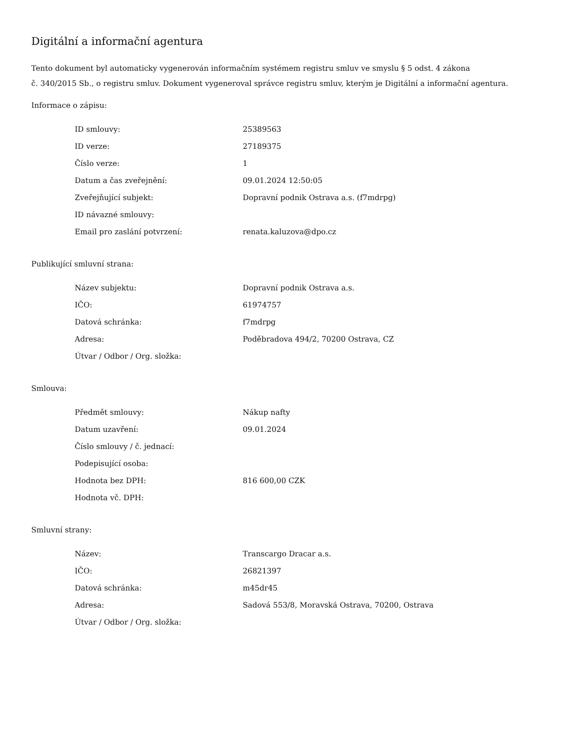Digitální a informační agentura
Tento dokument byl automaticky vygenerován informačním systémem registru smluv ve smyslu § 5 odst. 4 zákona
č. 340/2015 Sb., o registru smluv. Dokument vygeneroval správce registru smluv, kterým je Digitální a informační agentura.
Informace o zápisu:
| ID smlouvy: | 25389563 |
| ID verze: | 27189375 |
| Číslo verze: | 1 |
| Datum a čas zveřejnění: | 09.01.2024 12:50:05 |
| Zveřejňující subjekt: | Dopravní podnik Ostrava a.s. (f7mdrpg) |
| ID návazné smlouvy: | |
| Email pro zaslání potvrzení: | renata.kaluzova@dpo.cz |
Publikující smluvní strana:
| Název subjektu: | Dopravní podnik Ostrava a.s. |
| IČO: | 61974757 |
| Datová schránka: | f7mdrpg |
| Adresa: | Poděbradova 494/2, 70200 Ostrava, CZ |
| Útvar / Odbor / Org. složka: | |
Smlouva:
| Předmět smlouvy: | Nákup nafty |
| Datum uzavření: | 09.01.2024 |
| Číslo smlouvy / č. jednací: | |
| Podepisující osoba: | |
| Hodnota bez DPH: | 816 600,00 CZK |
| Hodnota vč. DPH: | |
Smluvní strany:
| Název: | Transcargo Dracar a.s. |
| IČO: | 26821397 |
| Datová schránka: | m45dr45 |
| Adresa: | Sadová 553/8, Moravská Ostrava, 70200, Ostrava |
| Útvar / Odbor / Org. složka: | |